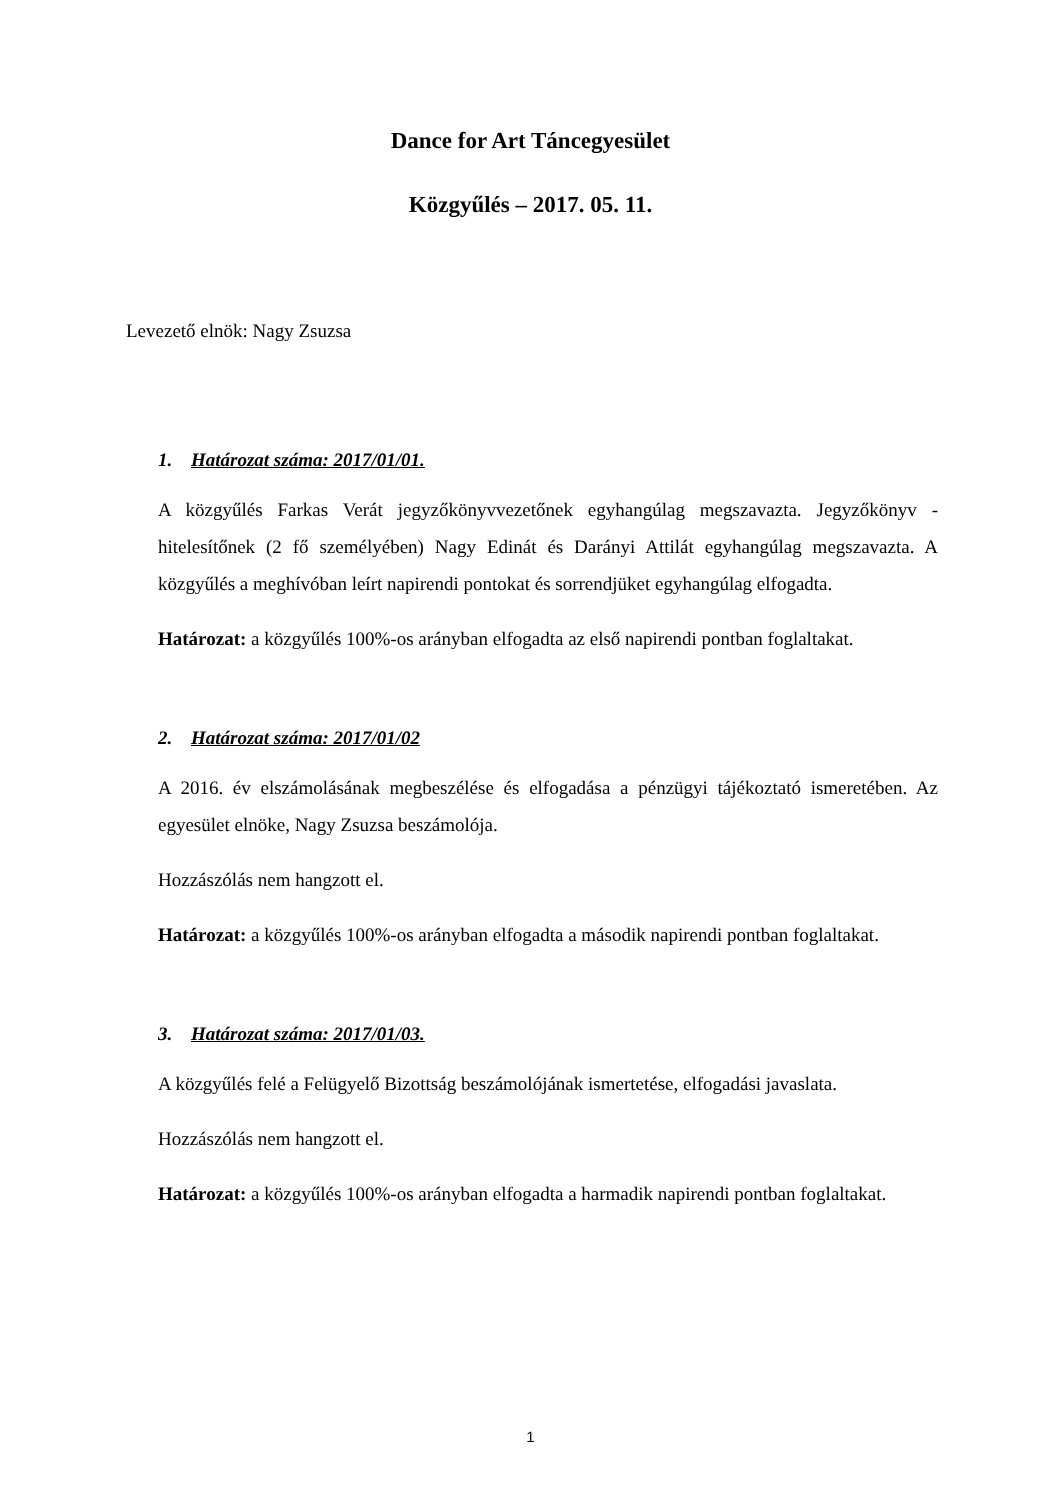Dance for Art Táncegyesület
Közgyűlés – 2017. 05. 11.
Levezető elnök: Nagy Zsuzsa
1. Határozat száma: 2017/01/01.
A közgyűlés Farkas Verát jegyzőkönyvvezetőnek egyhangúlag megszavazta. Jegyzőkönyv - hitelesítőnek (2 fő személyében) Nagy Edinát és Darányi Attilát egyhangúlag megszavazta. A közgyűlés a meghívóban leírt napirendi pontokat és sorrendjüket egyhangúlag elfogadta.
Határozat: a közgyűlés 100%-os arányban elfogadta az első napirendi pontban foglaltakat.
2. Határozat száma: 2017/01/02
A 2016. év elszámolásának megbeszélése és elfogadása a pénzügyi tájékoztató ismeretében. Az egyesület elnöke, Nagy Zsuzsa beszámolója.
Hozzászólás nem hangzott el.
Határozat: a közgyűlés 100%-os arányban elfogadta a második napirendi pontban foglaltakat.
3. Határozat száma: 2017/01/03.
A közgyűlés felé a Felügyelő Bizottság beszámolójának ismertetése, elfogadási javaslata.
Hozzászólás nem hangzott el.
Határozat: a közgyűlés 100%-os arányban elfogadta a harmadik napirendi pontban foglaltakat.
1